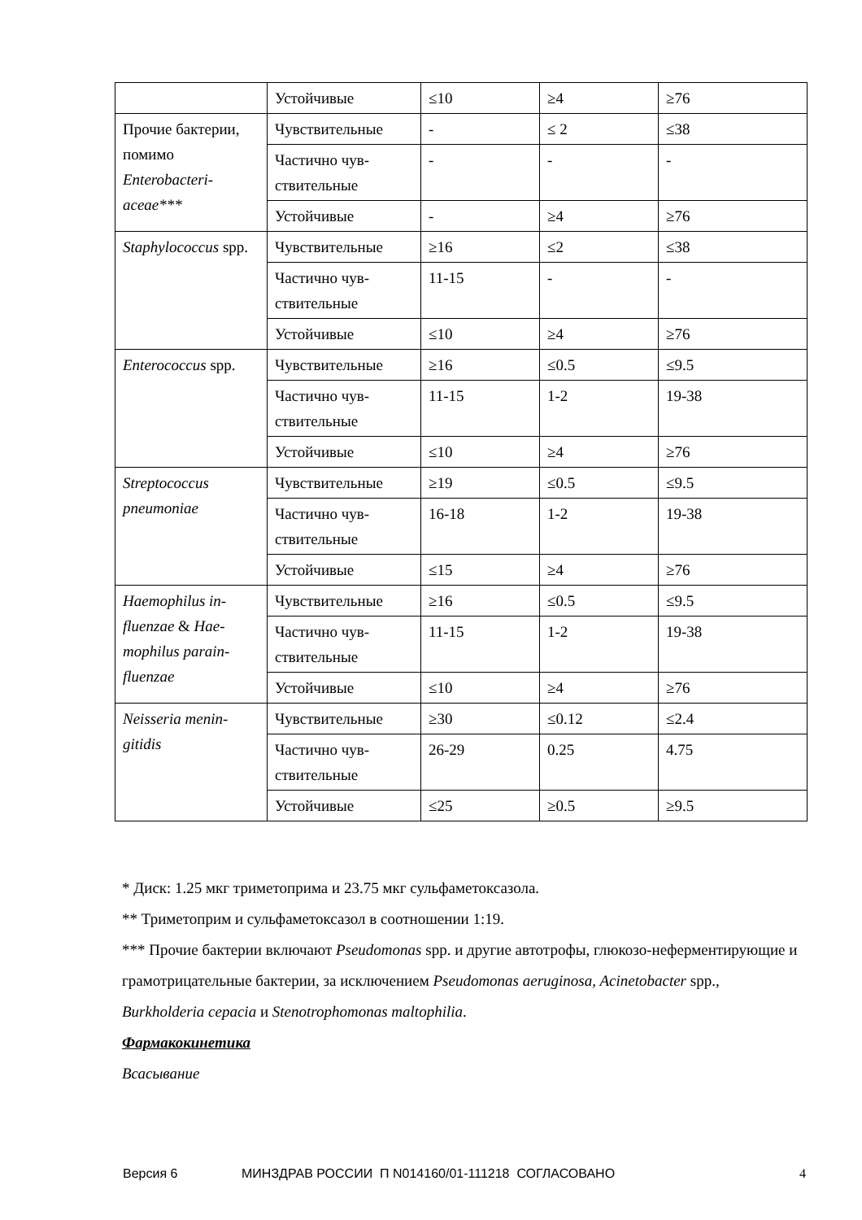| | Устойчивые | ≤10 | ≥4 | ≥76 |
| Прочие бактерии, помимо Enterobacteri­aceae*** | Чувствительные | - | ≤ 2 | ≤38 |
| | Частично чув­ствительные | - | - | - |
| | Устойчивые | - | ≥4 | ≥76 |
| Staphylococcus spp. | Чувствительные | ≥16 | ≤2 | ≤38 |
| | Частично чув­ствительные | 11-15 | - | - |
| | Устойчивые | ≤10 | ≥4 | ≥76 |
| Enterococcus spp. | Чувствительные | ≥16 | ≤0.5 | ≤9.5 |
| | Частично чув­ствительные | 11-15 | 1-2 | 19-38 |
| | Устойчивые | ≤10 | ≥4 | ≥76 |
| Streptococcus pneumoniae | Чувствительные | ≥19 | ≤0.5 | ≤9.5 |
| | Частично чув­ствительные | 16-18 | 1-2 | 19-38 |
| | Устойчивые | ≤15 | ≥4 | ≥76 |
| Haemophilus in­fluenzae & Hae­mophilus parain­fluenzae | Чувствительные | ≥16 | ≤0.5 | ≤9.5 |
| | Частично чув­ствительные | 11-15 | 1-2 | 19-38 |
| | Устойчивые | ≤10 | ≥4 | ≥76 |
| Neisseria menin­gitidis | Чувствительные | ≥30 | ≤0.12 | ≤2.4 |
| | Частично чув­ствительные | 26-29 | 0.25 | 4.75 |
| | Устойчивые | ≤25 | ≥0.5 | ≥9.5 |
* Диск: 1.25 мкг триметоприма и 23.75 мкг сульфаметоксазола.
** Триметоприм и сульфаметоксазол в соотношении 1:19.
*** Прочие бактерии включают Pseudomonas spp. и другие автотрофы, глюкозо-неферментирующие и грамотрицательные бактерии, за исключением Pseudomonas aeru­ginosa, Acinetobacter spp., Burkholderia cepacia и Stenotrophomonas maltophilia.
Фармакокинетика
Всасывание
Версия 6 МИНЗДРАВ РОССИИ П N014160/01-111218 СОГЛАСОВАНО 4